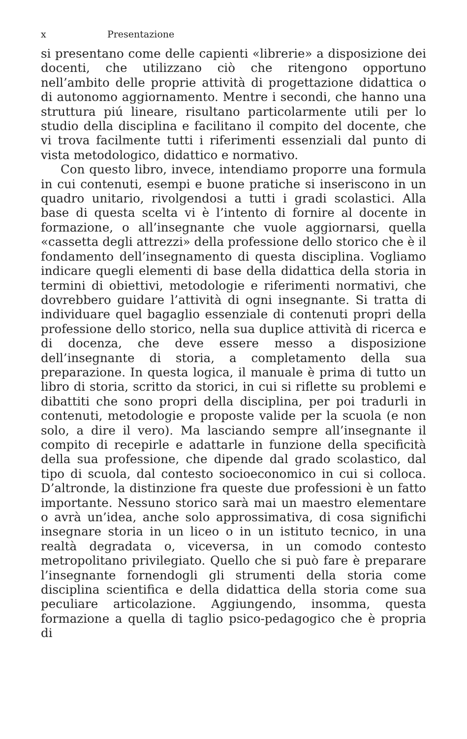x Presentazione
si presentano come delle capienti «librerie» a disposizione dei docenti, che utilizzano ciò che ritengono opportuno nell’ambito delle proprie attività di progettazione didattica o di autonomo aggiornamento. Mentre i secondi, che hanno una struttura piú lineare, risultano particolarmente utili per lo studio della disciplina e facilitano il compito del docente, che vi trova facilmente tutti i riferimenti essenziali dal punto di vista metodologico, didattico e normativo.
Con questo libro, invece, intendiamo proporre una formula in cui contenuti, esempi e buone pratiche si inseriscono in un quadro unitario, rivolgendosi a tutti i gradi scolastici. Alla base di questa scelta vi è l’intento di fornire al docente in formazione, o all’insegnante che vuole aggiornarsi, quella «cassetta degli attrezzi» della professione dello storico che è il fondamento dell’insegnamento di questa disciplina. Vogliamo indicare quegli elementi di base della didattica della storia in termini di obiettivi, metodologie e riferimenti normativi, che dovrebbero guidare l’attività di ogni insegnante. Si tratta di individuare quel bagaglio essenziale di contenuti propri della professione dello storico, nella sua duplice attività di ricerca e di docenza, che deve essere messo a disposizione dell’insegnante di storia, a completamento della sua preparazione. In questa logica, il manuale è prima di tutto un libro di storia, scritto da storici, in cui si riflette su problemi e dibattiti che sono propri della disciplina, per poi tradurli in contenuti, metodologie e proposte valide per la scuola (e non solo, a dire il vero). Ma lasciando sempre all’insegnante il compito di recepirle e adattarle in funzione della specificità della sua professione, che dipende dal grado scolastico, dal tipo di scuola, dal contesto socioeconomico in cui si colloca. D’altronde, la distinzione fra queste due professioni è un fatto importante. Nessuno storico sarà mai un maestro elementare o avrà un’idea, anche solo approssimativa, di cosa significhi insegnare storia in un liceo o in un istituto tecnico, in una realtà degradata o, viceversa, in un comodo contesto metropolitano privilegiato. Quello che si può fare è preparare l’insegnante fornendogli gli strumenti della storia come disciplina scientifica e della didattica della storia come sua peculiare articolazione. Aggiungendo, insomma, questa formazione a quella di taglio psico-pedagogico che è propria di